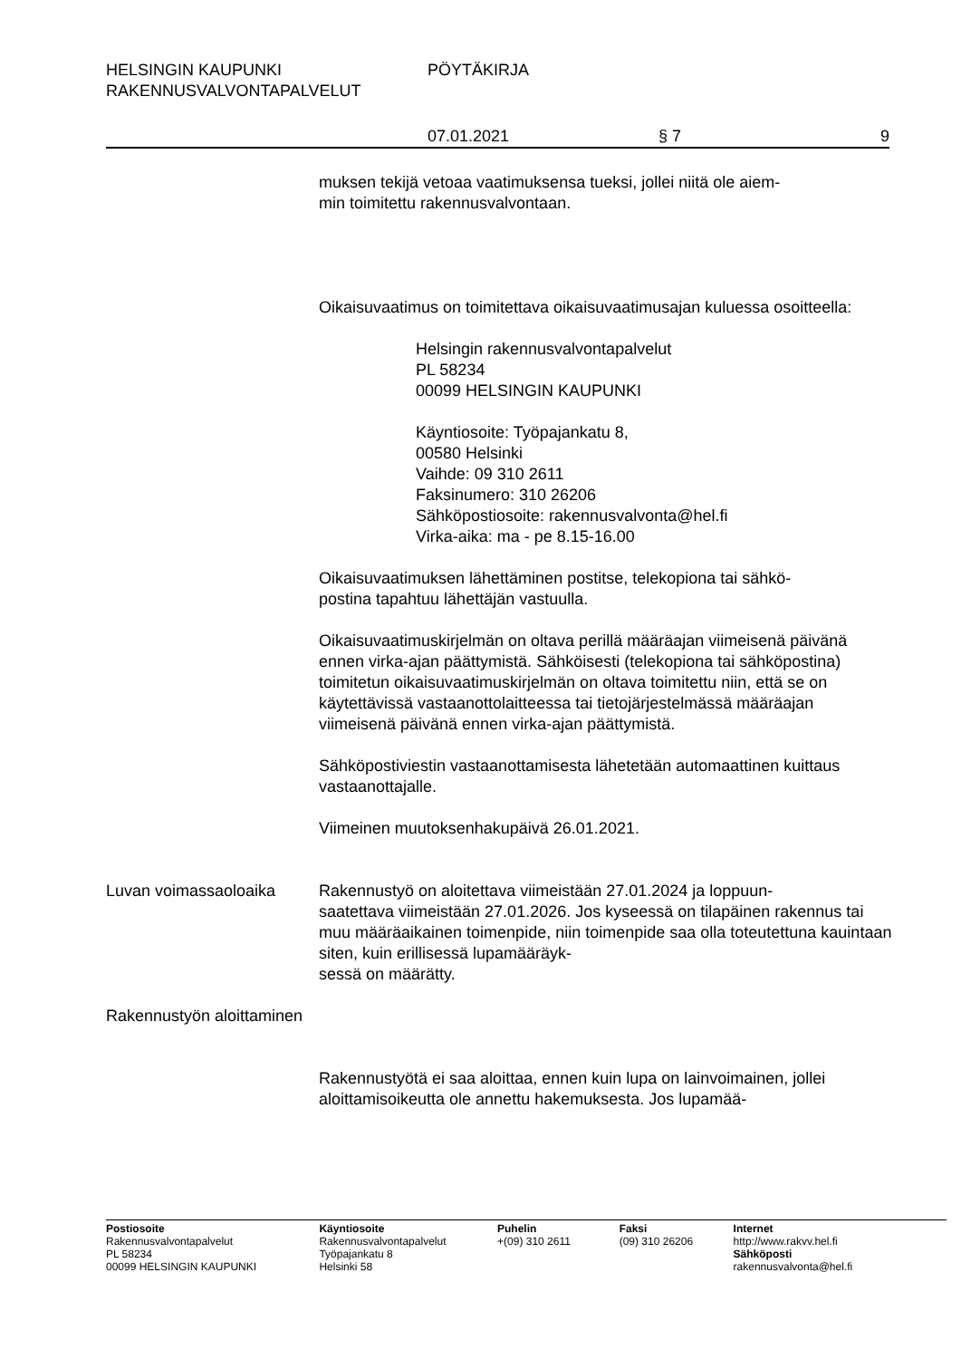HELSINGIN KAUPUNKI PÖYTÄKIRJA
RAKENNUSVALVONTAPALVELUT
07.01.2021 § 7 9
muksen tekijä vetoaa vaatimuksensa tueksi, jollei niitä ole aiem-
min toimitettu rakennusvalvontaan.
Oikaisuvaatimus on toimitettava oikaisuvaatimusajan kuluessa osoitteella:
Helsingin rakennusvalvontapalvelut
PL 58234
00099 HELSINGIN KAUPUNKI
Käyntiosoite: Työpajankatu 8,
00580 Helsinki
Vaihde: 09 310 2611
Faksinumero: 310 26206
Sähköpostiosoite: rakennusvalvonta@hel.fi
Virka-aika: ma - pe 8.15-16.00
Oikaisuvaatimuksen lähettäminen postitse, telekopiona tai sähkö-
postina tapahtuu lähettäjän vastuulla.
Oikaisuvaatimuskirjelmän on oltava perillä määräajan viimeisenä päivänä ennen virka-ajan päättymistä. Sähköisesti (telekopiona tai sähköpostina) toimitetun oikaisuvaatimuskirjelmän on oltava toimitettu niin, että se on käytettävissä vastaanottolaitteessa tai tietojärjestelmässä määräajan viimeisenä päivänä ennen virka-ajan päättymistä.
Sähköpostiviestin vastaanottamisesta lähetetään automaattinen kuittaus vastaanottajalle.
Viimeinen muutoksenhakupäivä 26.01.2021.
Luvan voimassaoloaika Rakennustyö on aloitettava viimeistään 27.01.2024 ja loppuun-
saatettava viimeistään 27.01.2026. Jos kyseessä on tilapäinen rakennus tai muu määräaikainen toimenpide, niin toimenpide saa olla toteutettuna kauintaan siten, kuin erillisessä lupamääräyk-
sessä on määrätty.
Rakennustyön aloittaminen
Rakennustyötä ei saa aloittaa, ennen kuin lupa on lainvoimainen, jollei aloittamisoikeutta ole annettu hakemuksesta. Jos lupamää-
Postiosoite
Rakennusvalvontapalvelut
PL 58234
00099 HELSINGIN KAUPUNKI
Käyntiosoite
Rakennusvalvontapalvelut
Työpajankatu 8
Helsinki 58
Puhelin
+(09) 310 2611
Faksi
(09) 310 26206
Internet
http://www.rakvv.hel.fi
Sähköposti
rakennusvalvonta@hel.fi